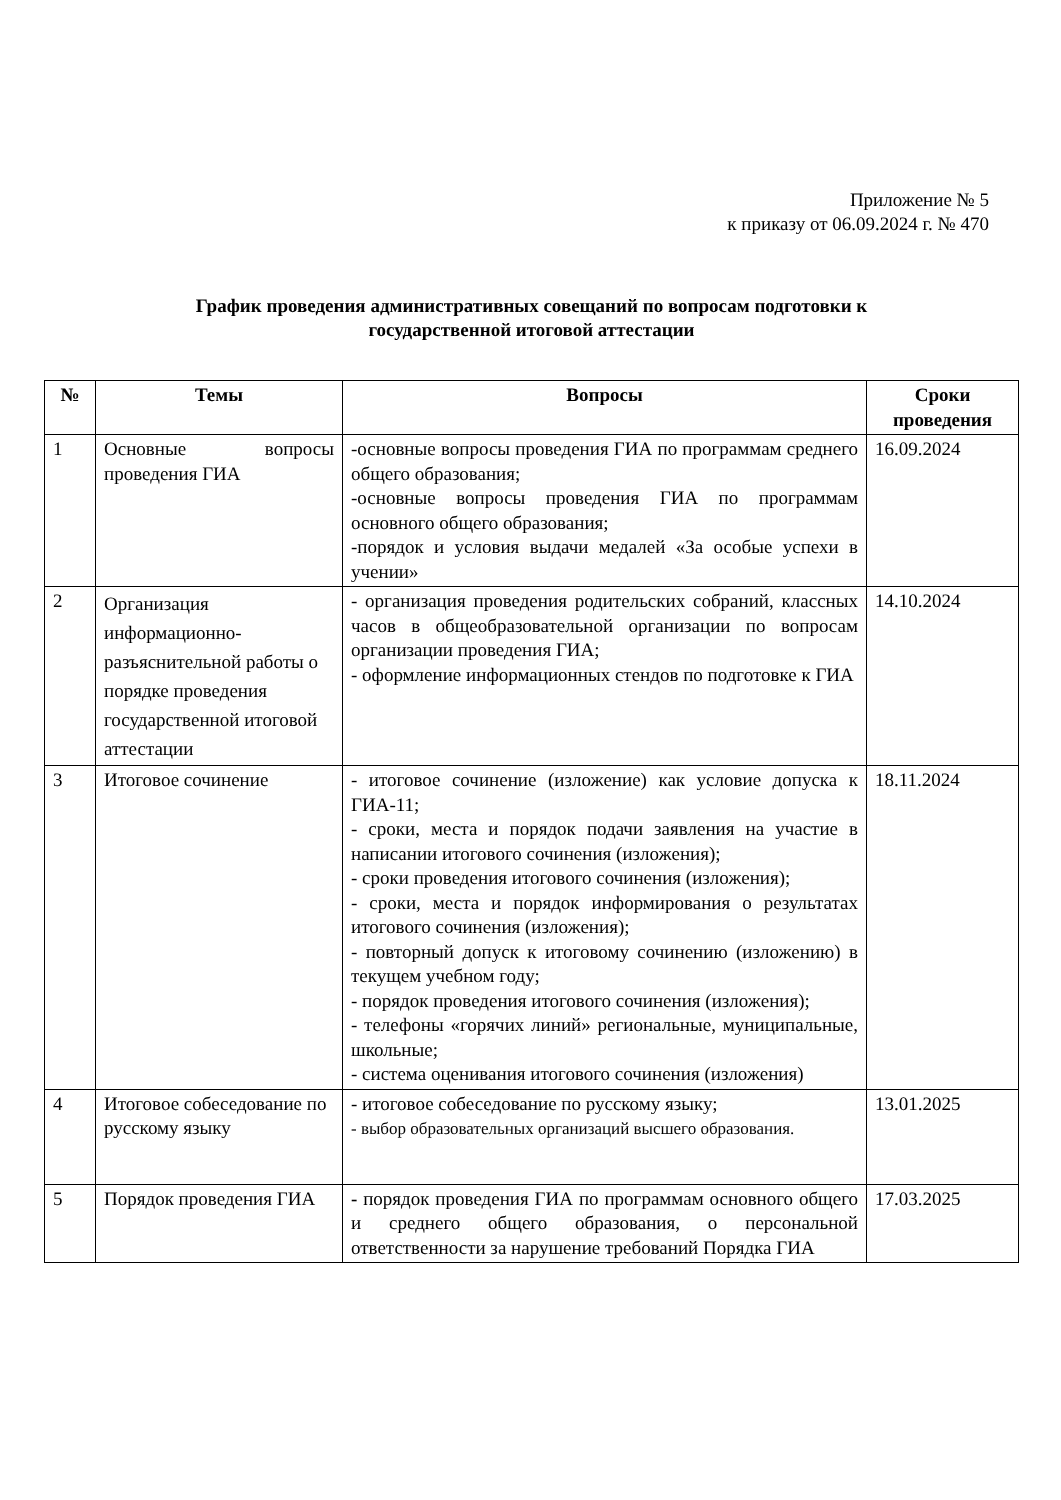Приложение № 5
к приказу от 06.09.2024 г. № 470
График проведения административных совещаний по вопросам подготовки к
государственной итоговой аттестации
| № | Темы | Вопросы | Сроки проведения |
| --- | --- | --- | --- |
| 1 | Основные вопросы проведения ГИА | -основные вопросы проведения ГИА по программам среднего общего образования; -основные вопросы проведения ГИА по программам основного общего образования; -порядок и условия выдачи медалей «За особые успехи в учении» | 16.09.2024 |
| 2 | Организация информационно-разъяснительной работы о порядке проведения государственной итоговой аттестации | - организация проведения родительских собраний, классных часов в общеобразовательной организации по вопросам организации проведения ГИА; - оформление информационных стендов по подготовке к ГИА | 14.10.2024 |
| 3 | Итоговое сочинение | - итоговое сочинение (изложение) как условие допуска к ГИА-11; - сроки, места и порядок подачи заявления на участие в написании итогового сочинения (изложения); - сроки проведения итогового сочинения (изложения); - сроки, места и порядок информирования о результатах итогового сочинения (изложения); - повторный допуск к итоговому сочинению (изложению) в текущем учебном году; - порядок проведения итогового сочинения (изложения); - телефоны «горячих линий» региональные, муниципальные, школьные; - система оценивания итогового сочинения (изложения) | 18.11.2024 |
| 4 | Итоговое собеседование по русскому языку | - итоговое собеседование по русскому языку; - выбор образовательных организаций высшего образования. | 13.01.2025 |
| 5 | Порядок проведения ГИА | - порядок проведения ГИА по программам основного общего и среднего общего образования, о персональной ответственности за нарушение требований Порядка ГИА | 17.03.2025 |